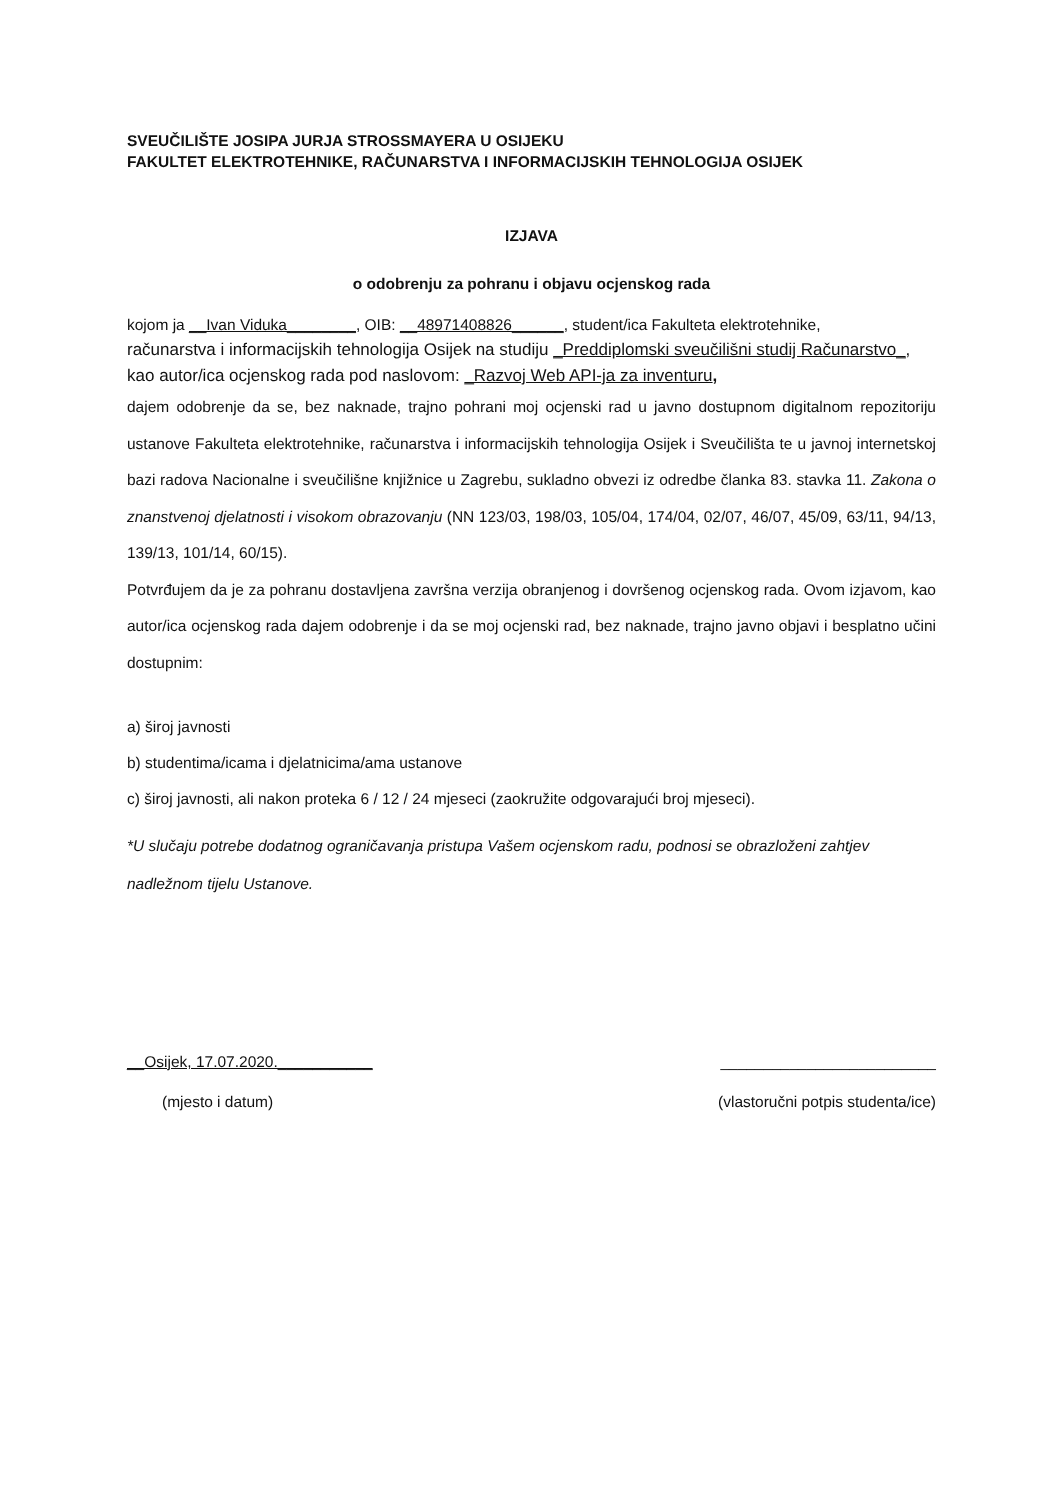SVEUČILIŠTE JOSIPA JURJA STROSSMAYERA U OSIJEKU
FAKULTET ELEKTROTEHNIKE, RAČUNARSTVA I INFORMACIJSKIH TEHNOLOGIJA OSIJEK
IZJAVA
o odobrenju za pohranu i objavu ocjenskog rada
kojom ja __Ivan Viduka________, OIB: __48971408826______, student/ica Fakulteta elektrotehnike,
računarstva i informacijskih tehnologija Osijek na studiju _Preddiplomski sveučilišni studij Računarstvo_, kao autor/ica ocjenskog rada pod naslovom: _Razvoj Web API-ja za inventuru,
dajem odobrenje da se, bez naknade, trajno pohrani moj ocjenski rad u javno dostupnom digitalnom repozitoriju ustanove Fakulteta elektrotehnike, računarstva i informacijskih tehnologija Osijek i Sveučilišta te u javnoj internetskoj bazi radova Nacionalne i sveučilišne knjižnice u Zagrebu, sukladno obvezi iz odredbe članka 83. stavka 11. Zakona o znanstvenoj djelatnosti i visokom obrazovanju (NN 123/03, 198/03, 105/04, 174/04, 02/07, 46/07, 45/09, 63/11, 94/13, 139/13, 101/14, 60/15).
Potvrđujem da je za pohranu dostavljena završna verzija obranjenog i dovršenog ocjenskog rada. Ovom izjavom, kao autor/ica ocjenskog rada dajem odobrenje i da se moj ocjenski rad, bez naknade, trajno javno objavi i besplatno učini dostupnim:
a) široj javnosti
b) studentima/icama i djelatnicima/ama ustanove
c) široj javnosti, ali nakon proteka 6 / 12 / 24 mjeseci (zaokružite odgovarajući broj mjeseci).
*U slučaju potrebe dodatnog ograničavanja pristupa Vašem ocjenskom radu, podnosi se obrazloženi zahtjev nadležnom tijelu Ustanove.
__Osijek, 17.07.2020.___________ _________________________
(mjesto i datum) (vlastoručni potpis studenta/ice)